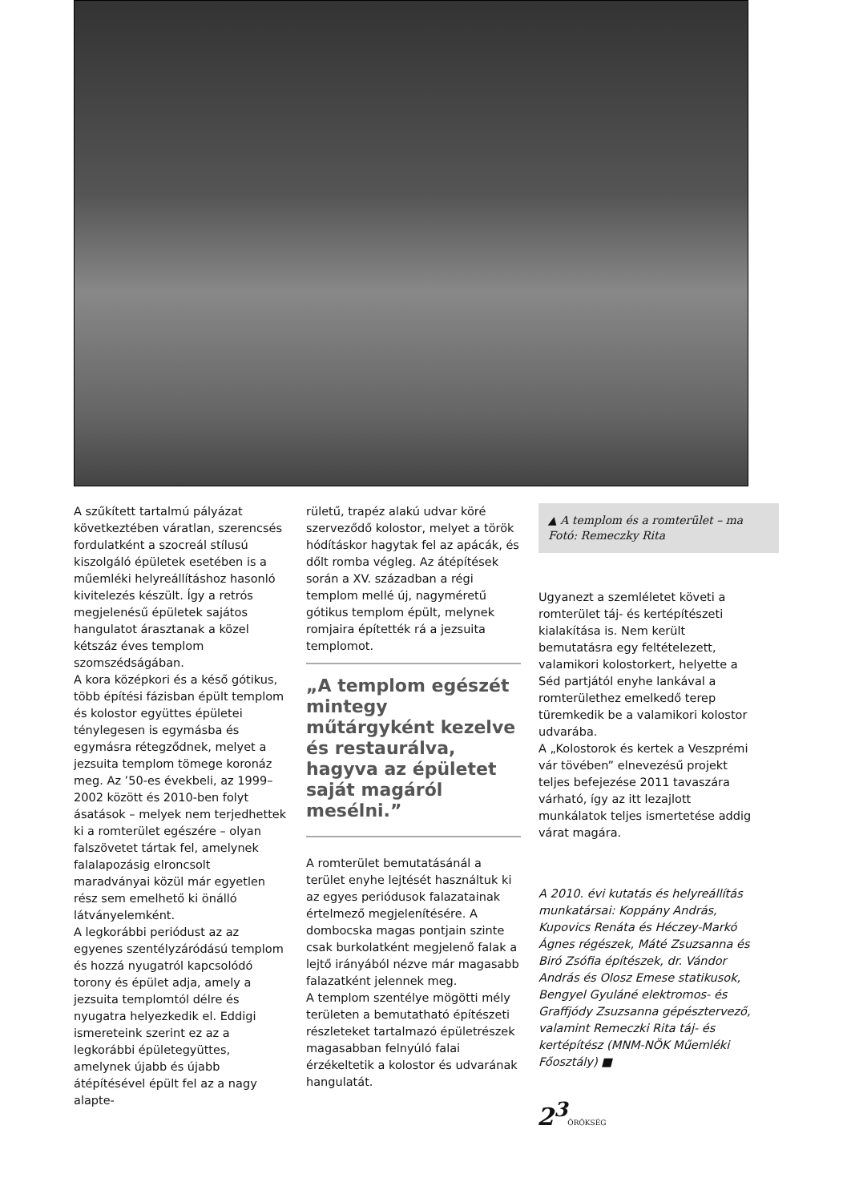A szűkített tartalmú pályázat következtében váratlan, szerencsés fordulatként a szocreál stílusú kiszolgáló épületek esetében is a műemléki helyreállításhoz hasonló kivitelezés készült. Így a retrós megjelenésű épületek sajátos hangulatot árasztanak a közel kétszáz éves templom szomszédságában.
A kora középkori és a késő gótikus, több építési fázisban épült templom és kolostor együttes épületei ténylegesen is egymásba és egymásra rétegződnek, melyet a jezsuita templom tömege koronáz meg. Az ’50-es évekbeli, az 1999–2002 között és 2010-ben folyt ásatások – melyek nem terjedhettek ki a romterület egészére – olyan falszövetet tártak fel, amelynek falalapozásig elroncsolt maradványai közül már egyetlen rész sem emelhető ki önálló látványelemként.
A legkorábbi periódust az az egyenes szentélyzáródású templom és hozzá nyugatról kapcsolódó torony és épület adja, amely a jezsuita templomtól délre és nyugatra helyezkedik el. Eddigi ismereteink szerint ez az a legkorábbi épületegyüttes, amelynek újabb és újabb átépítésével épült fel az a nagy alapte-
rületű, trapéz alakú udvar köré szerveződő kolostor, melyet a török hódításkor hagytak fel az apácák, és dőlt romba végleg. Az átépítések során a XV. században a régi templom mellé új, nagyméretű gótikus templom épült, melynek romjaira építették rá a jezsuita templomot.
„A templom egészét mintegy műtárgyként kezelve és restaurálva, hagyva az épületet saját magáról mesélni.”
A romterület bemutatásánál a terület enyhe lejtését használtuk ki az egyes periódusok falazatainak értelmező megjelenítésére. A dombocska magas pontjain szinte csak burkolatként megjelenő falak a lejtő irányából nézve már magasabb falazatként jelennek meg.
A templom szentélye mögötti mély területen a bemutatható építészeti részleteket tartalmazó épületrészek magasabban felnyúló falai érzékeltetik a kolostor és udvarának hangulatát.
▲ A templom és a romterület – ma
Fotó: Remeczky Rita
Ugyanezt a szemléletet követi a romterület táj- és kertépítészeti kialakítása is. Nem került bemutatásra egy feltételezett, valamikori kolostorkert, helyette a Séd partjától enyhe lankával a romterülethez emelkedő terep türemkedik be a valamikori kolostor udvarába.
A „Kolostorok és kertek a Veszprémi vár tövében” elnevezésű projekt teljes befejezése 2011 tavaszára várható, így az itt lezajlott munkálatok teljes ismertetése addig várat magára.
A 2010. évi kutatás és helyreállítás munkatársai: Koppány András, Kupovics Renáta és Héczey-Markó Ágnes régészek, Máté Zsuzsanna és Biró Zsófia építészek, dr. Vándor András és Olosz Emese statikusok, Bengyel Gyuláné elektromos- és Graffjódy Zsuzsanna gépésztervező, valamint Remeczki Rita táj- és kertépítész (MNM-NÖK Műemléki Főosztály) ■
2<sup>3</sup>ÖRÖKSÉG